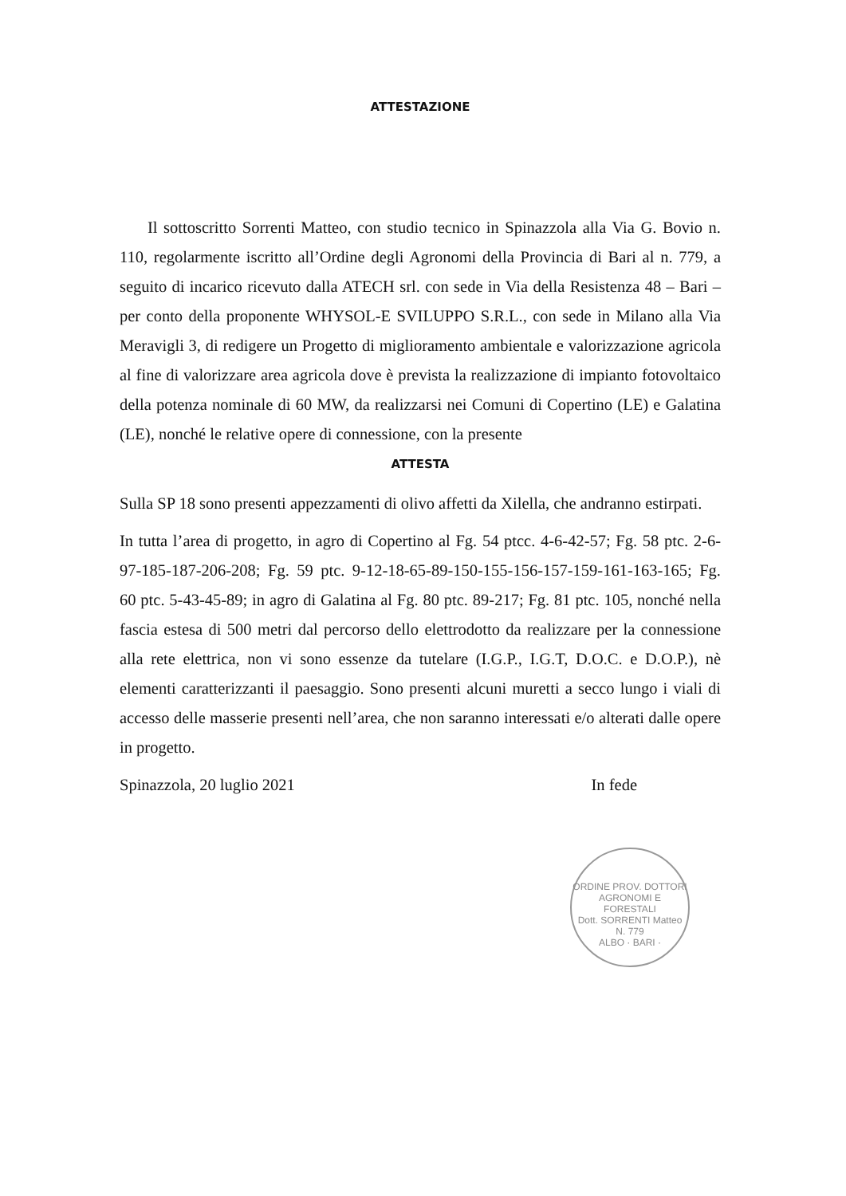ATTESTAZIONE
Il sottoscritto Sorrenti Matteo, con studio tecnico in Spinazzola alla Via G. Bovio n. 110, regolarmente iscritto all’Ordine degli Agronomi della Provincia di Bari al n. 779, a seguito di incarico ricevuto dalla ATECH srl. con sede in Via della Resistenza 48 – Bari – per conto della proponente WHYSOL-E SVILUPPO S.R.L., con sede in Milano alla Via Meravigli 3, di redigere un Progetto di miglioramento ambientale e valorizzazione agricola al fine di valorizzare area agricola dove è prevista la realizzazione di impianto fotovoltaico della potenza nominale di 60 MW, da realizzarsi nei Comuni di Copertino (LE) e Galatina (LE), nonché le relative opere di connessione, con la presente
ATTESTA
Sulla SP 18 sono presenti appezzamenti di olivo affetti da Xilella, che andranno estirpati.
In tutta l’area di progetto, in agro di Copertino al Fg. 54 ptcc. 4-6-42-57; Fg. 58 ptc. 2-6-97-185-187-206-208; Fg. 59 ptc. 9-12-18-65-89-150-155-156-157-159-161-163-165; Fg. 60 ptc. 5-43-45-89; in agro di Galatina al Fg. 80 ptc. 89-217; Fg. 81 ptc. 105, nonché nella fascia estesa di 500 metri dal percorso dello elettrodotto da realizzare per la connessione alla rete elettrica, non vi sono essenze da tutelare (I.G.P., I.G.T, D.O.C. e D.O.P.), nè elementi caratterizzanti il paesaggio. Sono presenti alcuni muretti a secco lungo i viali di accesso delle masserie presenti nell’area, che non saranno interessati e/o alterati dalle opere in progetto.
Spinazzola, 20 luglio 2021 In fede
ORDINE PROV. DOTTORI AGRONOMI E FORESTALI
Dott. SORRENTI Matteo N. 779
ALBO · BARI ·